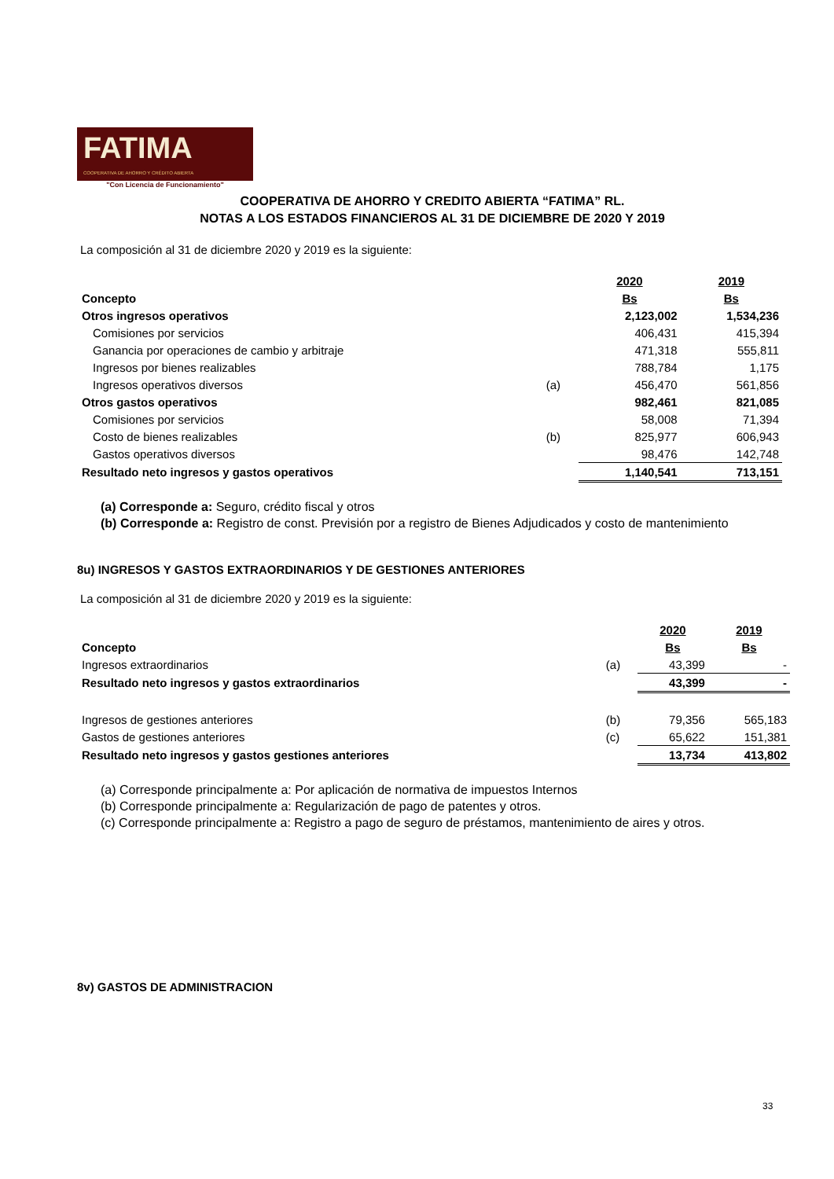FATIMA
COOPERATIVA DE AHORRO Y CRÉDITO ABIERTA
"Con Licencia de Funcionamiento"
COOPERATIVA DE AHORRO Y CREDITO ABIERTA “FATIMA” RL.
NOTAS A LOS ESTADOS FINANCIEROS AL 31 DE DICIEMBRE DE 2020 Y 2019
La composición al 31 de diciembre 2020 y 2019 es la siguiente:
| | | 2020 | 2019 |
| Concepto | | Bs | Bs |
| Otros ingresos operativos | | 2,123,002 | 1,534,236 |
| Comisiones por servicios | | 406,431 | 415,394 |
| Ganancia por operaciones de cambio y arbitraje | | 471,318 | 555,811 |
| Ingresos por bienes realizables | | 788,784 | 1,175 |
| Ingresos operativos diversos | (a) | 456,470 | 561,856 |
| Otros gastos operativos | | 982,461 | 821,085 |
| Comisiones por servicios | | 58,008 | 71,394 |
| Costo de bienes realizables | (b) | 825,977 | 606,943 |
| Gastos operativos diversos | | 98,476 | 142,748 |
| Resultado neto ingresos y gastos operativos | | 1,140,541 | 713,151 |
(a) Corresponde a: Seguro, crédito fiscal y otros
(b) Corresponde a: Registro de const. Previsión por a registro de Bienes Adjudicados y costo de mantenimiento
8u) INGRESOS Y GASTOS EXTRAORDINARIOS Y DE GESTIONES ANTERIORES
La composición al 31 de diciembre 2020 y 2019 es la siguiente:
| | | 2020 | 2019 |
| Concepto | | Bs | Bs |
| Ingresos extraordinarios | (a) | 43,399 | - |
| Resultado neto ingresos y gastos extraordinarios | | 43,399 | - |
| Ingresos de gestiones anteriores | (b) | 79,356 | 565,183 |
| Gastos de gestiones anteriores | (c) | 65,622 | 151,381 |
| Resultado neto ingresos y gastos gestiones anteriores | | 13,734 | 413,802 |
(a) Corresponde principalmente a: Por aplicación de normativa de impuestos Internos
(b) Corresponde principalmente a: Regularización de pago de patentes y otros.
(c) Corresponde principalmente a: Registro a pago de seguro de préstamos, mantenimiento de aires y otros.
8v) GASTOS DE ADMINISTRACION
33